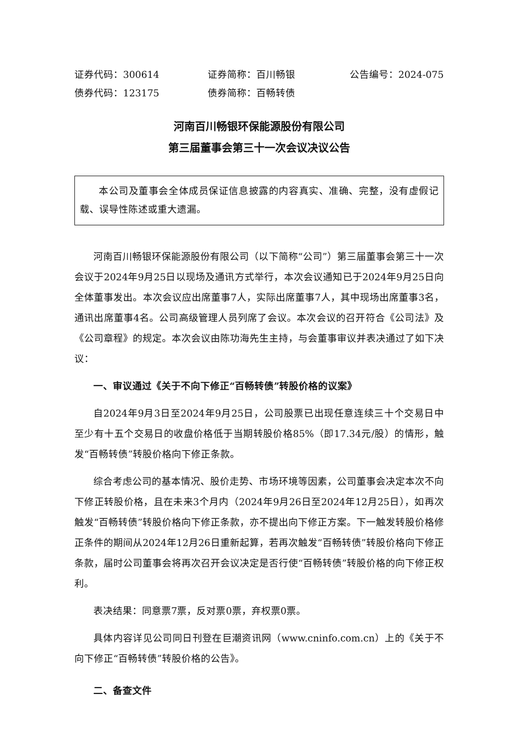证券代码：300614 证券简称：百川畅银 公告编号：2024-075
债券代码：123175 债券简称：百畅转债
河南百川畅银环保能源股份有限公司
第三届董事会第三十一次会议决议公告
本公司及董事会全体成员保证信息披露的内容真实、准确、完整，没有虚假记载、误导性陈述或重大遗漏。
河南百川畅银环保能源股份有限公司（以下简称“公司”）第三届董事会第三十一次会议于2024年9月25日以现场及通讯方式举行，本次会议通知已于2024年9月25日向全体董事发出。本次会议应出席董事7人，实际出席董事7人，其中现场出席董事3名，通讯出席董事4名。公司高级管理人员列席了会议。本次会议的召开符合《公司法》及《公司章程》的规定。本次会议由陈功海先生主持，与会董事审议并表决通过了如下决议：
一、审议通过《关于不向下修正“百畅转债”转股价格的议案》
自2024年9月3日至2024年9月25日，公司股票已出现任意连续三十个交易日中至少有十五个交易日的收盘价格低于当期转股价格85%（即17.34元/股）的情形，触发“百畅转债”转股价格向下修正条款。
综合考虑公司的基本情况、股价走势、市场环境等因素，公司董事会决定本次不向下修正转股价格，且在未来3个月内（2024年9月26日至2024年12月25日），如再次触发“百畅转债”转股价格向下修正条款，亦不提出向下修正方案。下一触发转股价格修正条件的期间从2024年12月26日重新起算，若再次触发“百畅转债”转股价格向下修正条款，届时公司董事会将再次召开会议决定是否行使“百畅转债”转股价格的向下修正权利。
表决结果：同意票7票，反对票0票，弃权票0票。
具体内容详见公司同日刊登在巨潮资讯网（www.cninfo.com.cn）上的《关于不向下修正“百畅转债”转股价格的公告》。
二、备查文件